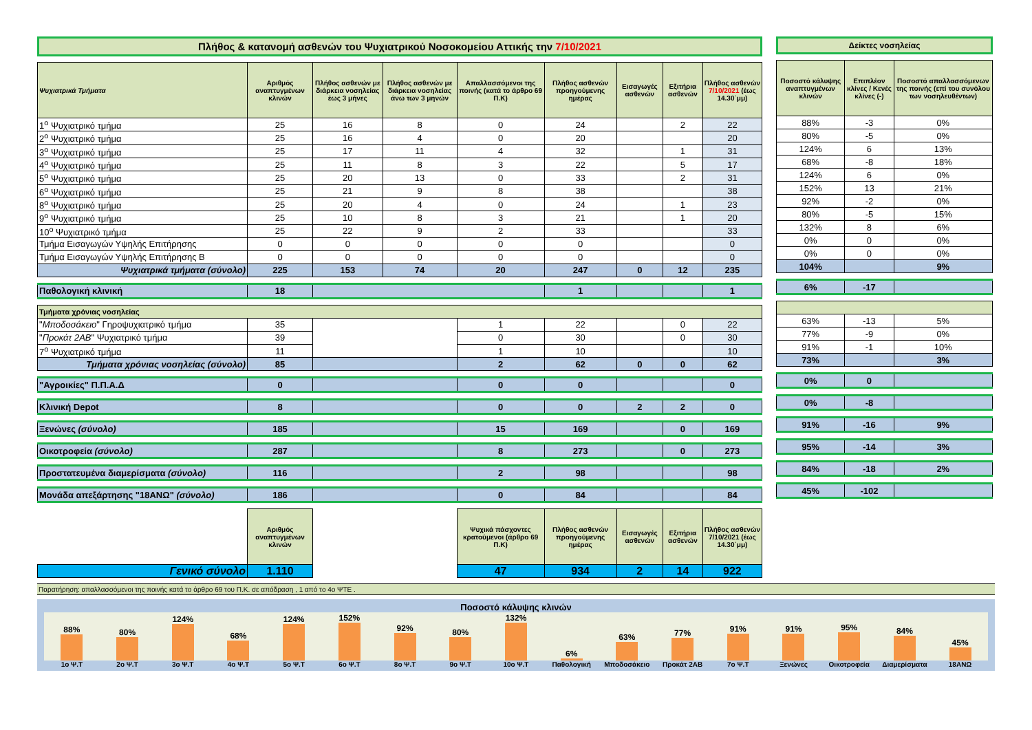Πλήθος & κατανομή ασθενών του Ψυχιατρικού Νοσοκομείου Αττικής την 7/10/2021
| Ψυχιατρικά Τμήματα | Αριθμός αναπτυγμένων κλινών | Πλήθος ασθενών με διάρκεια νοσηλείας έως 3 μήνες | Πλήθος ασθενών με διάρκεια νοσηλείας άνω των 3 μηνών | Απαλλασσόμενοι της ποινής (κατά το άρθρο 69 Π.Κ) | Πλήθος ασθενών προηγούμενης ημέρας | Εισαγωγές ασθενών | Εξιτήρια ασθενών | Πλήθος ασθενών 7/10/2021 (έως 14.30΄μμ) |
| --- | --- | --- | --- | --- | --- | --- | --- | --- |
| 1<sup>ο</sup> Ψυχιατρικό τμήμα | 25 | 16 | 8 | 0 | 24 | | 2 | 22 |
| 2<sup>ο</sup> Ψυχιατρικό τμήμα | 25 | 16 | 4 | 0 | 20 | | | 20 |
| 3<sup>ο</sup> Ψυχιατρικό τμήμα | 25 | 17 | 11 | 4 | 32 | | 1 | 31 |
| 4<sup>ο</sup> Ψυχιατρικό τμήμα | 25 | 11 | 8 | 3 | 22 | | 5 | 17 |
| 5<sup>ο</sup> Ψυχιατρικό τμήμα | 25 | 20 | 13 | 0 | 33 | | 2 | 31 |
| 6<sup>ο</sup> Ψυχιατρικό τμήμα | 25 | 21 | 9 | 8 | 38 | | | 38 |
| 8<sup>ο</sup> Ψυχιατρικό τμήμα | 25 | 20 | 4 | 0 | 24 | | 1 | 23 |
| 9<sup>ο</sup> Ψυχιατρικό τμήμα | 25 | 10 | 8 | 3 | 21 | | 1 | 20 |
| 10<sup>ο</sup> Ψυχιατρικό τμήμα | 25 | 22 | 9 | 2 | 33 | | | 33 |
| Τμήμα Εισαγωγών Υψηλής Επιτήρησης | 0 | 0 | 0 | 0 | 0 | | | 0 |
| Τμήμα Εισαγωγών Υψηλής Επιτήρησης Β | 0 | 0 | 0 | 0 | 0 | | | 0 |
| Ψυχιατρικά τμήματα (σύνολο) | 225 | 153 | 74 | 20 | 247 | 0 | 12 | 235 |
| Παθολογική κλινική | 18 | | | | 1 | | | 1 |
| Τμήματα χρόνιας νοσηλείας | | | | | | | | |
| " Μποδοσάκειο " Γηροψυχιατρικό τμήμα | 35 | | | 1 | 22 | | 0 | 22 |
| " Προκάτ 2ΑΒ " Ψυχιατρικό τμήμα | 39 | | | 0 | 30 | | 0 | 30 |
| 7<sup>ο</sup> Ψυχιατρικό τμήμα | 11 | | | 1 | 10 | | | 10 |
| Τμήματα χρόνιας νοσηλείας (σύνολο) | 85 | | | 2 | 62 | 0 | 0 | 62 |
| "Αγροικίες" Π.Π.Α.Δ | 0 | | | 0 | 0 | | | 0 |
| Κλινική Depot | 8 | | | 0 | 0 | 2 | 2 | 0 |
| Ξενώνες (σύνολο) | 185 | | | 15 | 169 | | 0 | 169 |
| Οικοτροφεία (σύνολο) | 287 | | | 8 | 273 | | 0 | 273 |
| Προστατευμένα διαμερίσματα (σύνολο) | 116 | | | 2 | 98 | | | 98 |
| Μονάδα απεξάρτησης "18ΑΝΩ" (σύνολο) | 186 | | | 0 | 84 | | | 84 |
| | Αριθμός αναπτυγμένων κλινών | | | Ψυχικά πάσχοντες κρατούμενοι (άρθρο 69 Π.Κ) | Πλήθος ασθενών προηγούμενης ημέρας | Εισαγωγές ασθενών | Εξιτήρια ασθενών | Πλήθος ασθενών 7/10/2021 (έως 14.30΄μμ) |
| Γενικό σύνολο | 1.110 | | | 47 | 934 | 2 | 14 | 922 |
Δείκτες νοσηλείας
| Ποσοστό κάλυψης αναπτυγμένων κλινών | Επιπλέον κλίνες / Κενές κλίνες (-) | Ποσοστό απαλλασσόμενων της ποινής (επί του συνόλου των νοσηλευθέντων) |
| --- | --- | --- |
| 88% | -3 | 0% |
| 80% | -5 | 0% |
| 124% | 6 | 13% |
| 68% | -8 | 18% |
| 124% | 6 | 0% |
| 152% | 13 | 21% |
| 92% | -2 | 0% |
| 80% | -5 | 15% |
| 132% | 8 | 6% |
| 0% | 0 | 0% |
| 0% | 0 | 0% |
| 104% | | 9% |
| 6% | -17 | |
| 63% | -13 | 5% |
| 77% | -9 | 0% |
| 91% | -1 | 10% |
| 73% | | 3% |
| 0% | 0 | |
| 0% | -8 | |
| 91% | -16 | 9% |
| 95% | -14 | 3% |
| 84% | -18 | 2% |
| 45% | -102 | |
Παρατήρηση: απαλλασσόμενοι της ποινής κατά το άρθρο 69 του Π.Κ. σε απόδραση , 1 από το 4ο ΨΤΕ .
Ποσοστό κάλυψης κλινών
88%
80%
124%
68%
124%
152%
92%
80%
132%
6%
63%
77%
91%
91%
95%
84%
45%
1ο Ψ.Τ 2ο Ψ.Τ 3ο Ψ.Τ 4ο Ψ.Τ 5ο Ψ.Τ 6ο Ψ.Τ 8ο Ψ.Τ 9ο Ψ.Τ 10ο Ψ.Τ Παθολογική Μποδοσάκειο Προκάτ 2ΑΒ 7ο Ψ.Τ Ξενώνες Οικοτροφεία Διαμερίσματα 18ΑΝΩ